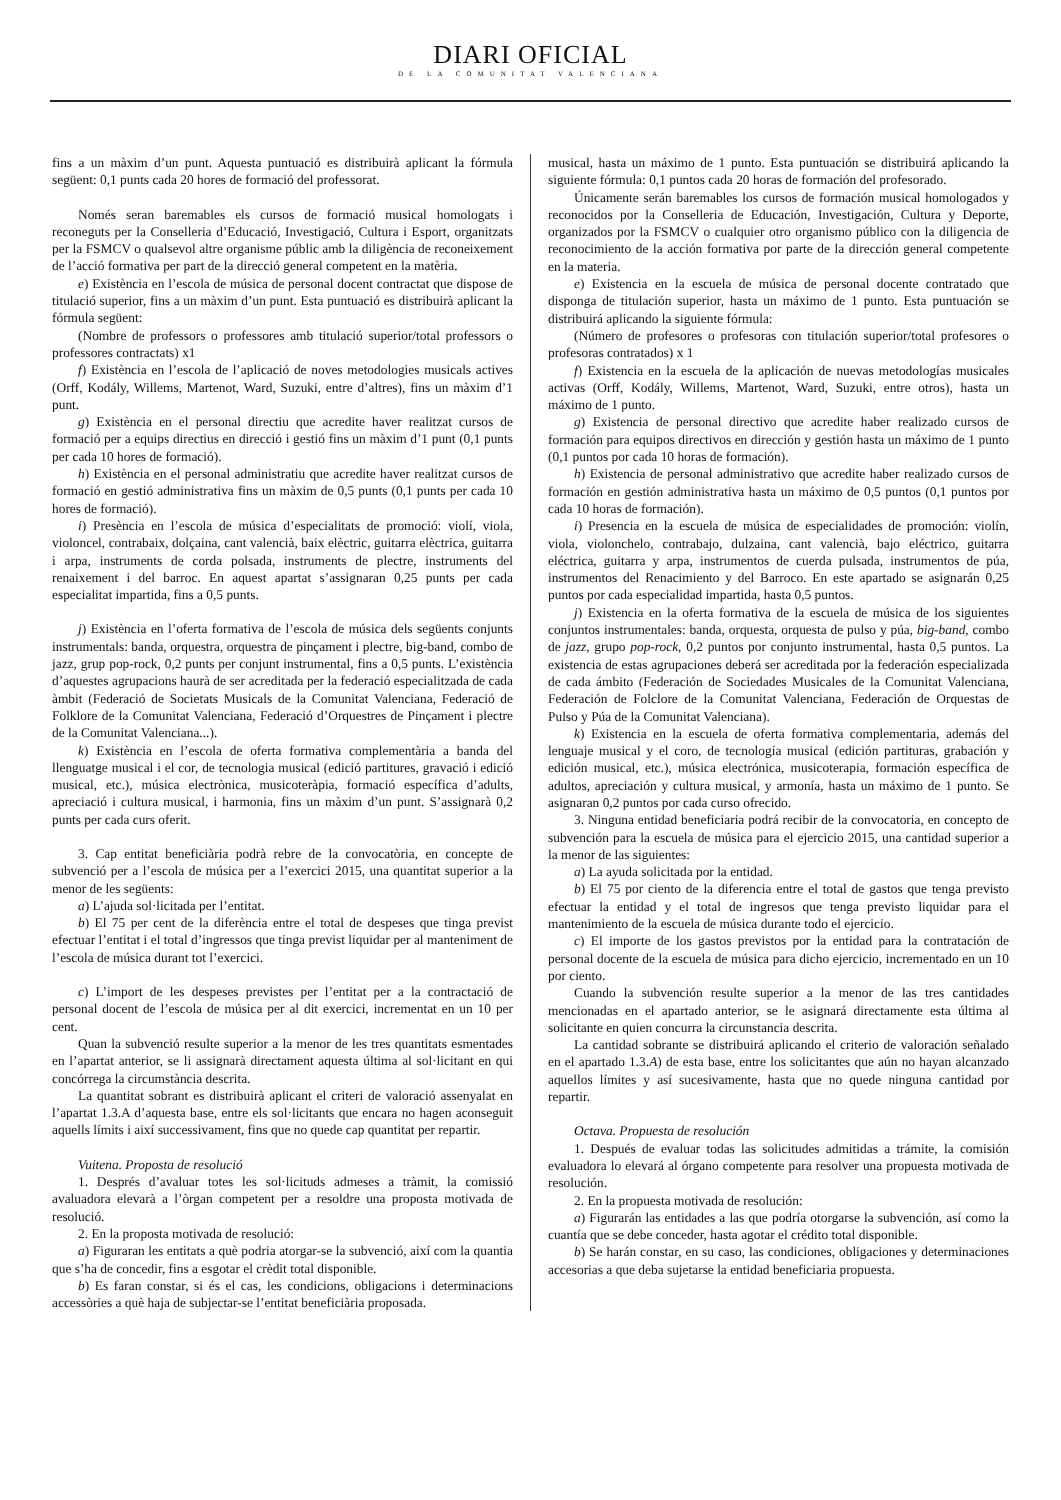DIARI OFICIAL
DE LA COMUNITAT VALENCIANA
fins a un màxim d’un punt. Aquesta puntuació es distribuirà aplicant la fórmula següent: 0,1 punts cada 20 hores de formació del professorat.
Només seran baremables els cursos de formació musical homologats i reconeguts per la Conselleria d’Educació, Investigació, Cultura i Esport, organitzats per la FSMCV o qualsevol altre organisme públic amb la diligència de reconeixement de l’acció formativa per part de la direcció general competent en la matèria.
e) Existència en l’escola de música de personal docent contractat que dispose de titulació superior, fins a un màxim d’un punt. Esta puntuació es distribuirà aplicant la fórmula següent:
(Nombre de professors o professores amb titulació superior/total professors o professores contractats) x1
f) Existència en l’escola de l’aplicació de noves metodologies musicals actives (Orff, Kodály, Willems, Martenot, Ward, Suzuki, entre d’altres), fins un màxim d’1 punt.
g) Existència en el personal directiu que acredite haver realitzat cursos de formació per a equips directius en direcció i gestió fins un màxim d’1 punt (0,1 punts per cada 10 hores de formació).
h) Existència en el personal administratiu que acredite haver realitzat cursos de formació en gestió administrativa fins un màxim de 0,5 punts (0,1 punts per cada 10 hores de formació).
i) Presència en l’escola de música d’especialitats de promoció: violí, viola, violoncel, contrabaix, dolçaina, cant valencià, baix elèctric, guitarra elèctrica, guitarra i arpa, instruments de corda polsada, instruments de plectre, instruments del renaixement i del barroc. En aquest apartat s’assignaran 0,25 punts per cada especialitat impartida, fins a 0,5 punts.
j) Existència en l’oferta formativa de l’escola de música dels següents conjunts instrumentals: banda, orquestra, orquestra de pinçament i plectre, big-band, combo de jazz, grup pop-rock, 0,2 punts per conjunt instrumental, fins a 0,5 punts. L’existència d’aquestes agrupacions haurà de ser acreditada per la federació especialitzada de cada àmbit (Federació de Societats Musicals de la Comunitat Valenciana, Federació de Folklore de la Comunitat Valenciana, Federació d’Orquestres de Pinçament i plectre de la Comunitat Valenciana...).
k) Existència en l’escola de oferta formativa complementària a banda del llenguatge musical i el cor, de tecnologia musical (edició partitures, gravació i edició musical, etc.), música electrònica, musicoteràpia, formació específica d’adults, apreciació i cultura musical, i harmonia, fins un màxim d’un punt. S’assignarà 0,2 punts per cada curs oferit.
3. Cap entitat beneficiària podrà rebre de la convocatòria, en concepte de subvenció per a l’escola de música per a l’exercici 2015, una quantitat superior a la menor de les següents:
a) L’ajuda sol·licitada per l’entitat.
b) El 75 per cent de la diferència entre el total de despeses que tinga previst efectuar l’entitat i el total d’ingressos que tinga previst liquidar per al manteniment de l’escola de música durant tot l’exercici.
c) L’import de les despeses previstes per l’entitat per a la contractació de personal docent de l’escola de música per al dit exercici, incrementat en un 10 per cent.
Quan la subvenció resulte superior a la menor de les tres quantitats esmentades en l’apartat anterior, se li assignarà directament aquesta última al sol·licitant en qui concórrega la circumstància descrita.
La quantitat sobrant es distribuirà aplicant el criteri de valoració assenyalat en l’apartat 1.3.A d’aquesta base, entre els sol·licitants que encara no hagen aconseguit aquells límits i així successivament, fins que no quede cap quantitat per repartir.
Vuitena. Proposta de resolució
1. Després d’avaluar totes les sol·licituds admeses a tràmit, la comissió avaluadora elevarà a l’òrgan competent per a resoldre una proposta motivada de resolució.
2. En la proposta motivada de resolució:
a) Figuraran les entitats a què podria atorgar-se la subvenció, així com la quantia que s’ha de concedir, fins a esgotar el crèdit total disponible.
b) Es faran constar, si és el cas, les condicions, obligacions i determinacions accessòries a què haja de subjectar-se l’entitat beneficiària proposada.
musical, hasta un máximo de 1 punto. Esta puntuación se distribuirá aplicando la siguiente fórmula: 0,1 puntos cada 20 horas de formación del profesorado.
Únicamente serán baremables los cursos de formación musical homologados y reconocidos por la Conselleria de Educación, Investigación, Cultura y Deporte, organizados por la FSMCV o cualquier otro organismo público con la diligencia de reconocimiento de la acción formativa por parte de la dirección general competente en la materia.
e) Existencia en la escuela de música de personal docente contratado que disponga de titulación superior, hasta un máximo de 1 punto. Esta puntuación se distribuirá aplicando la siguiente fórmula:
(Número de profesores o profesoras con titulación superior/total profesores o profesoras contratados) x 1
f) Existencia en la escuela de la aplicación de nuevas metodologías musicales activas (Orff, Kodály, Willems, Martenot, Ward, Suzuki, entre otros), hasta un máximo de 1 punto.
g) Existencia de personal directivo que acredite haber realizado cursos de formación para equipos directivos en dirección y gestión hasta un máximo de 1 punto (0,1 puntos por cada 10 horas de formación).
h) Existencia de personal administrativo que acredite haber realizado cursos de formación en gestión administrativa hasta un máximo de 0,5 puntos (0,1 puntos por cada 10 horas de formación).
i) Presencia en la escuela de música de especialidades de promoción: violín, viola, violonchelo, contrabajo, dulzaina, cant valencià, bajo eléctrico, guitarra eléctrica, guitarra y arpa, instrumentos de cuerda pulsada, instrumentos de púa, instrumentos del Renacimiento y del Barroco. En este apartado se asignarán 0,25 puntos por cada especialidad impartida, hasta 0,5 puntos.
j) Existencia en la oferta formativa de la escuela de música de los siguientes conjuntos instrumentales: banda, orquesta, orquesta de pulso y púa, big-band, combo de jazz, grupo pop-rock, 0,2 puntos por conjunto instrumental, hasta 0,5 puntos. La existencia de estas agrupaciones deberá ser acreditada por la federación especializada de cada ámbito (Federación de Sociedades Musicales de la Comunitat Valenciana, Federación de Folclore de la Comunitat Valenciana, Federación de Orquestas de Pulso y Púa de la Comunitat Valenciana).
k) Existencia en la escuela de oferta formativa complementaria, además del lenguaje musical y el coro, de tecnología musical (edición partituras, grabación y edición musical, etc.), música electrónica, musicoterapia, formación específica de adultos, apreciación y cultura musical, y armonía, hasta un máximo de 1 punto. Se asignaran 0,2 puntos por cada curso ofrecido.
3. Ninguna entidad beneficiaria podrá recibir de la convocatoria, en concepto de subvención para la escuela de música para el ejercicio 2015, una cantidad superior a la menor de las siguientes:
a) La ayuda solicitada por la entidad.
b) El 75 por ciento de la diferencia entre el total de gastos que tenga previsto efectuar la entidad y el total de ingresos que tenga previsto liquidar para el mantenimiento de la escuela de música durante todo el ejercicio.
c) El importe de los gastos previstos por la entidad para la contratación de personal docente de la escuela de música para dicho ejercicio, incrementado en un 10 por ciento.
Cuando la subvención resulte superior a la menor de las tres cantidades mencionadas en el apartado anterior, se le asignará directamente esta última al solicitante en quien concurra la circunstancia descrita.
La cantidad sobrante se distribuirá aplicando el criterio de valoración señalado en el apartado 1.3.A) de esta base, entre los solicitantes que aún no hayan alcanzado aquellos límites y así sucesivamente, hasta que no quede ninguna cantidad por repartir.
Octava. Propuesta de resolución
1. Después de evaluar todas las solicitudes admitidas a trámite, la comisión evaluadora lo elevará al órgano competente para resolver una propuesta motivada de resolución.
2. En la propuesta motivada de resolución:
a) Figurarán las entidades a las que podría otorgarse la subvención, así como la cuantía que se debe conceder, hasta agotar el crédito total disponible.
b) Se harán constar, en su caso, las condiciones, obligaciones y determinaciones accesorias a que deba sujetarse la entidad beneficiaria propuesta.